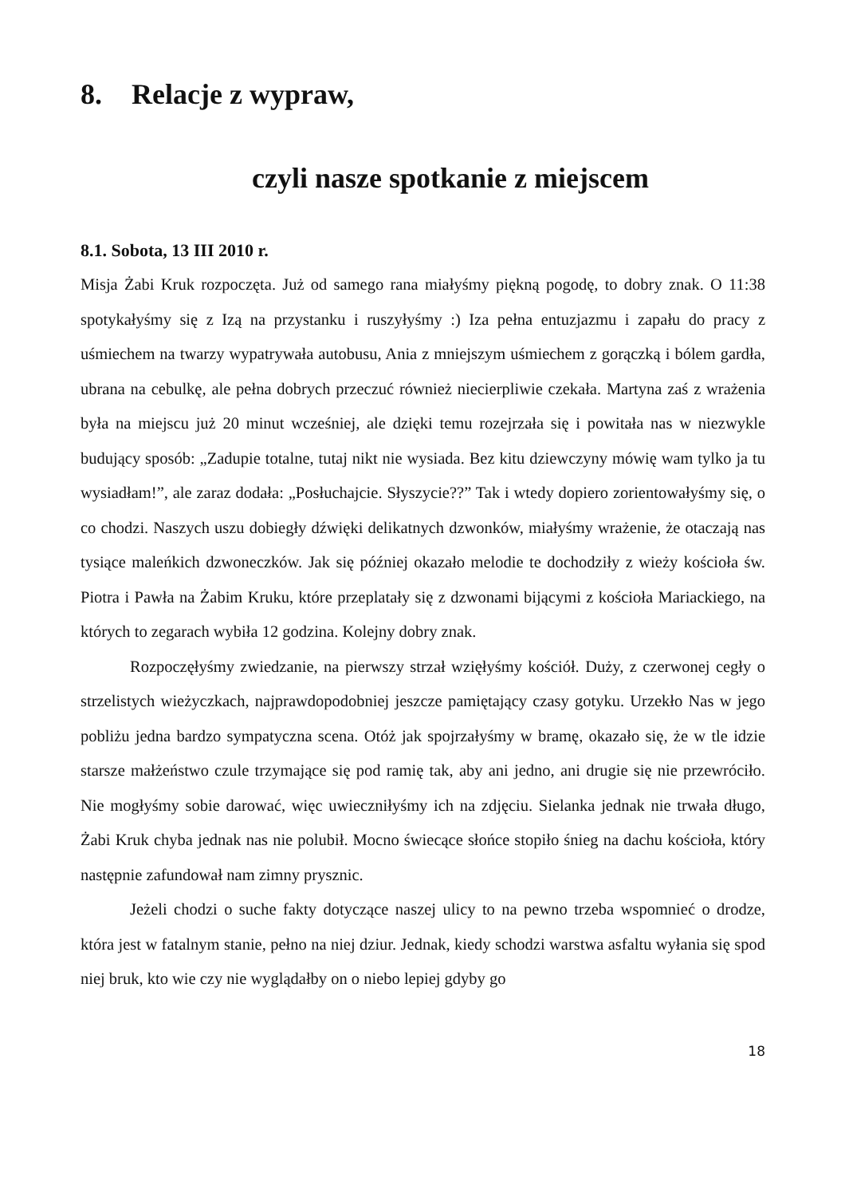8. Relacje z wypraw,
czyli nasze spotkanie z miejscem
8.1. Sobota, 13 III 2010 r.
Misja Żabi Kruk rozpoczęta. Już od samego rana miałyśmy piękną pogodę, to dobry znak. O 11:38 spotykałyśmy się z Izą na przystanku i ruszyłyśmy :) Iza pełna entuzjazmu i zapału do pracy z uśmiechem na twarzy wypatrywała autobusu, Ania z mniejszym uśmiechem z gorączką i bólem gardła, ubrana na cebulkę, ale pełna dobrych przeczuć również niecierpliwie czekała. Martyna zaś z wrażenia była na miejscu już 20 minut wcześniej, ale dzięki temu rozejrzała się i powitała nas w niezwykle budujący sposób: „Zadupie totalne, tutaj nikt nie wysiada. Bez kitu dziewczyny mówię wam tylko ja tu wysiadłam!”, ale zaraz dodała: „Posłuchajcie. Słyszycie??” Tak i wtedy dopiero zorientowałyśmy się, o co chodzi. Naszych uszu dobiegły dźwięki delikatnych dzwonków, miałyśmy wrażenie, że otaczają nas tysiące maleńkich dzwoneczków. Jak się później okazało melodie te dochodziły z wieży kościoła św. Piotra i Pawła na Żabim Kruku, które przeplatały się z dzwonami bijącymi z kościoła Mariackiego, na których to zegarach wybiła 12 godzina. Kolejny dobry znak.
Rozpoczęłyśmy zwiedzanie, na pierwszy strzał wzięłyśmy kościół. Duży, z czerwonej cegły o strzelistych wieżyczkach, najprawdopodobniej jeszcze pamiętający czasy gotyku. Urzekło Nas w jego pobliżu jedna bardzo sympatyczna scena. Otóż jak spojrzałyśmy w bramę, okazało się, że w tle idzie starsze małżeństwo czule trzymające się pod ramię tak, aby ani jedno, ani drugie się nie przewróciło. Nie mogłyśmy sobie darować, więc uwieczniłyśmy ich na zdjęciu. Sielanka jednak nie trwała długo, Żabi Kruk chyba jednak nas nie polubił. Mocno świecące słońce stopiło śnieg na dachu kościoła, który następnie zafundował nam zimny prysznic.
Jeżeli chodzi o suche fakty dotyczące naszej ulicy to na pewno trzeba wspomnieć o drodze, która jest w fatalnym stanie, pełno na niej dziur. Jednak, kiedy schodzi warstwa asfaltu wyłania się spod niej bruk, kto wie czy nie wyglądałby on o niebo lepiej gdyby go
18